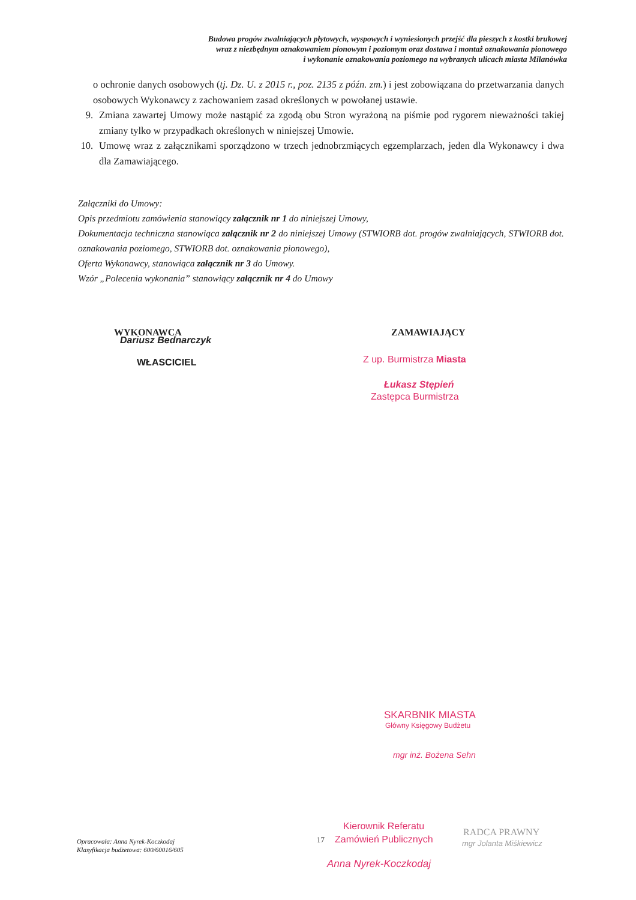Budowa progów zwalniających płytowych, wyspowych i wyniesionych przejść dla pieszych z kostki brukowej
wraz z niezbędnym oznakowaniem pionowym i poziomym oraz dostawa i montaż oznakowania pionowego
i wykonanie oznakowania poziomego na wybranych ulicach miasta Milanówka
o ochronie danych osobowych (tj. Dz. U. z 2015 r., poz. 2135 z późn. zm.) i jest zobowiązana do przetwarzania danych osobowych Wykonawcy z zachowaniem zasad określonych w powołanej ustawie.
9. Zmiana zawartej Umowy może nastąpić za zgodą obu Stron wyrażoną na piśmie pod rygorem nieważności takiej zmiany tylko w przypadkach określonych w niniejszej Umowie.
10. Umowę wraz z załącznikami sporządzono w trzech jednobrzmiących egzemplarzach, jeden dla Wykonawcy i dwa dla Zamawiającego.
Załączniki do Umowy:
Opis przedmiotu zamówienia stanowiący załącznik nr 1 do niniejszej Umowy,
Dokumentacja techniczna stanowiąca załącznik nr 2 do niniejszej Umowy (STWIORB dot. progów zwalniających, STWIORB dot. oznakowania poziomego, STWIORB dot. oznakowania pionowego),
Oferta Wykonawcy, stanowiąca załącznik nr 3 do Umowy.
Wzór „Polecenia wykonania” stanowiący załącznik nr 4 do Umowy
WYKONAWCA
Dariusz Bednarczyk
WŁASCICIEL
ZAMAWIAJĄCY
Z up. Burmistrza Miasta
Łukasz Stępień
Zastępca Burmistrza
SKARBNIK MIASTA
Główny Księgowy Budżetu
mgr inż. Bożena Sehn
Opracowała: Anna Nyrek-Koczkodaj
Klasyfikacja budżetowa: 600/60016/605
Kierownik Referatu
17 Zamówień Publicznych
Anna Nyrek-Koczkodaj
RADCA PRAWNY
mgr Jolanta Miśkiewicz